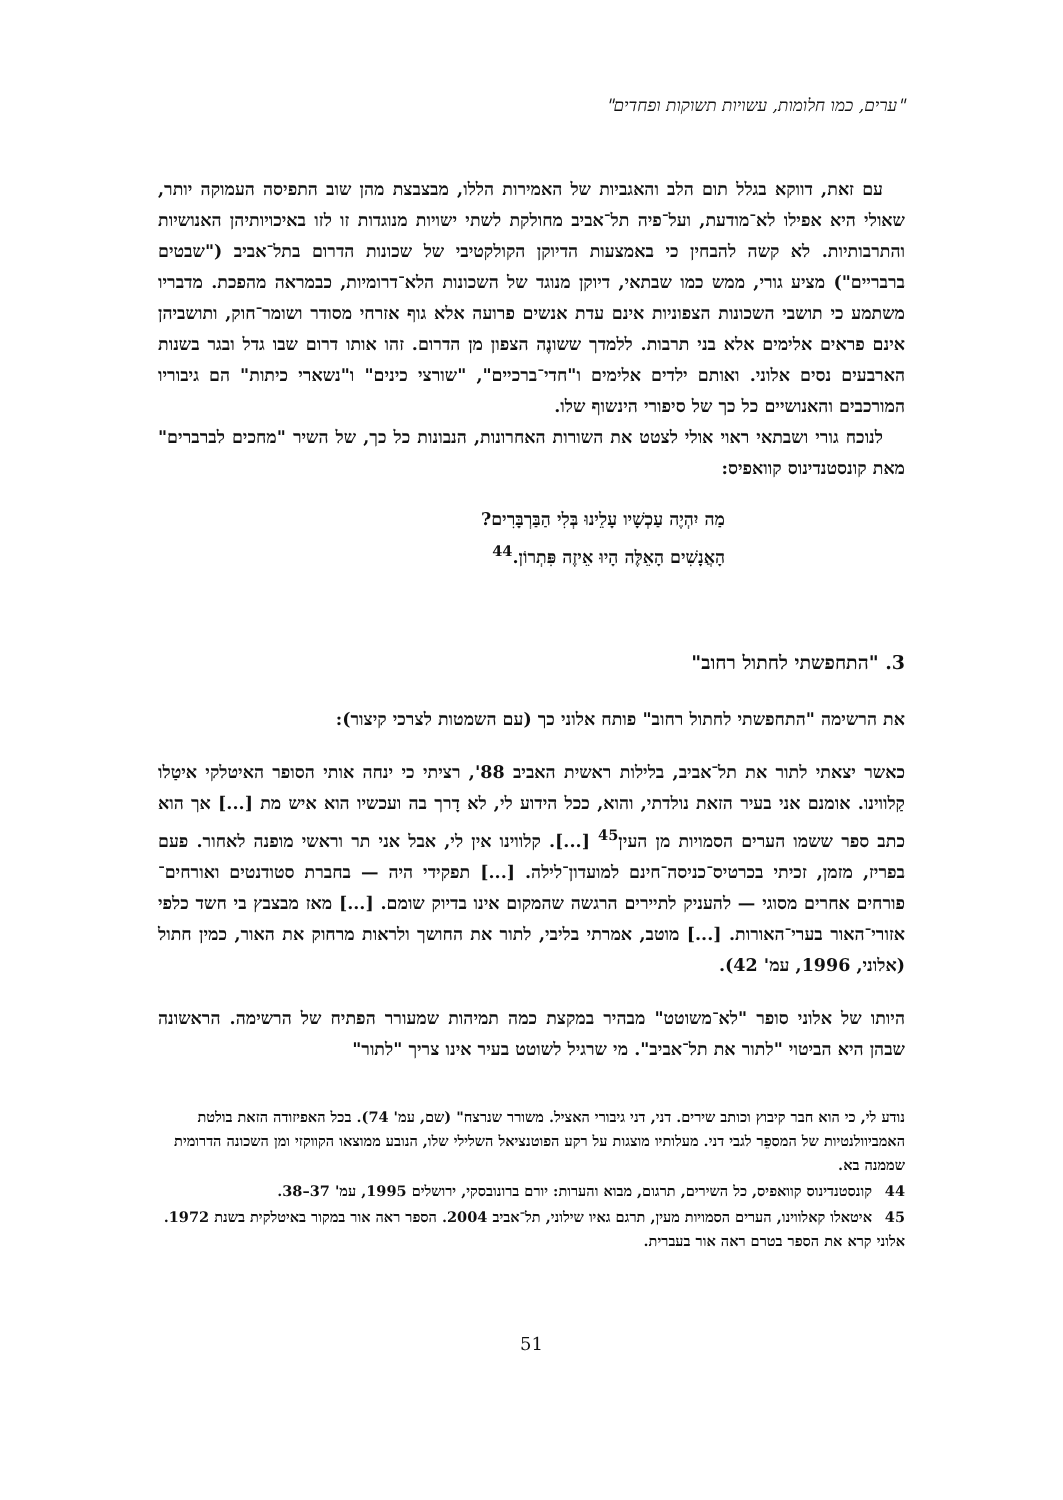"ערים, כמו חלומות, עשויות תשוקות ופחדים"
עם זאת, דווקא בגלל תום הלב והאגביות של האמירות הללו, מבצבצת מהן שוב התפיסה העמוקה יותר, שאולי היא אפילו לא־מודעת, ועל־פיה תל־אביב מחולקת לשתי ישויות מנוגדות זו לזו באיכויותיהן האנושיות והתרבותיות. לא קשה להבחין כי באמצעות הדיוקן הקולקטיבי של שכונות הדרום בתל־אביב ("שבטים ברבריים") מציע גורי, ממש כמו שבתאי, דיוקן מנוגד של השכונות הלא־דרומיות, כבמראה מהפכת. מדבריו משתמע כי תושבי השכונות הצפוניות אינם עדת אנשים פרועה אלא גוף אזרחי מסודר ושומר־חוק, ותושביהן אינם פראים אלימים אלא בני תרבות. ללמדך ששונֶה הצפון מן הדרום. זהו אותו דרום שבו גדל ובגר בשנות הארבעים נסים אלוני. ואותם ילדים אלימים ו"חדי־ברכיים", "שורצי כינים" ו"נשארי כיתות" הם גיבוריו המורכבים והאנושיים כל כך של סיפורי הינשוף שלו.
לנוכח גורי ושבתאי ראוי אולי לצטט את השורות האחרונות, הנבונות כל כך, של השיר "מחכים לברברים" מאת קונסטנדינוס קוואפיס:
מַה יִהְיֶה עַכְשָׁיו עָלֵינוּ בְּלִי הַבַּרְבָּרִים?
הָאֲנָשִׁים הָאֵלֶּה הָיוּ אֵיזֶה פִּתְרוֹן.<sup>44</sup>
3. "התחפשתי לחתול רחוב"
את הרשימה "התחפשתי לחתול רחוב" פותח אלוני כך (עם השמטות לצרכי קיצור):
כאשר יצאתי לתור את תל־אביב, בלילות ראשית האביב 88', רציתי כי ינחה אותי הסופר האיטלקי איטַלו קַלווינו. אומנם אני בעיר הזאת נולדתי, והוא, ככל הידוע לי, לא דָרך בה ועכשיו הוא איש מת [...] אך הוא כתב ספר ששמו הערים הסמויות מן העין<sup>45</sup> [...]. קלווינו אין לי, אבל אני תר וראשי מופנה לאחור. פעם בפריז, מזמן, זכיתי בכרטיס־כניסה־חינם למועדון־לילה. [...] תפקידי היה — בחברת סטודנטים ואורחים־פורחים אחרים מסוגי — להעניק לתיירים הרגשה שהמקום אינו בדיוק שומם. [...] מאז מבצבץ בי חשד כלפי אזורי־האור בערי־האורות. [...] מוטב, אמרתי בליבי, לתור את החושך ולראות מרחוק את האור, כמין חתול (אלוני, 1996, עמ' 42).
היותו של אלוני סופר "לא־משוטט" מבהיר במקצת כמה תמיהות שמעורר הפתיח של הרשימה. הראשונה שבהן היא הביטוי "לתור את תל־אביב". מי שרגיל לשוטט בעיר אינו צריך "לתור"
נודע לי, כי הוא חבר קיבוץ וכותב שירים. דני, דני גיבורי האציל. משורר שנרצח" (שם, עמ' 74). בכל האפיזודה הזאת בולטת האמביוולנטיות של המספֵר לגבי דני. מעלותיו מוצגות על רקע הפוטנציאל השלילי שלו, הנובע ממוצאו הקווקזי ומן השכונה הדרומית שממנה בא.
44 קונסטנדינוס קוואפיס, כל השירים, תרגום, מבוא והערות: יורם ברונובסקי, ירושלים 1995, עמ' 37–38.
45 איטאלו קאלווינו, הערים הסמויות מעין, תרגם גאיו שילוני, תל־אביב 2004. הספר ראה אור במקור באיטלקית בשנת 1972. אלוני קרא את הספר בטרם ראה אור בעברית.
51